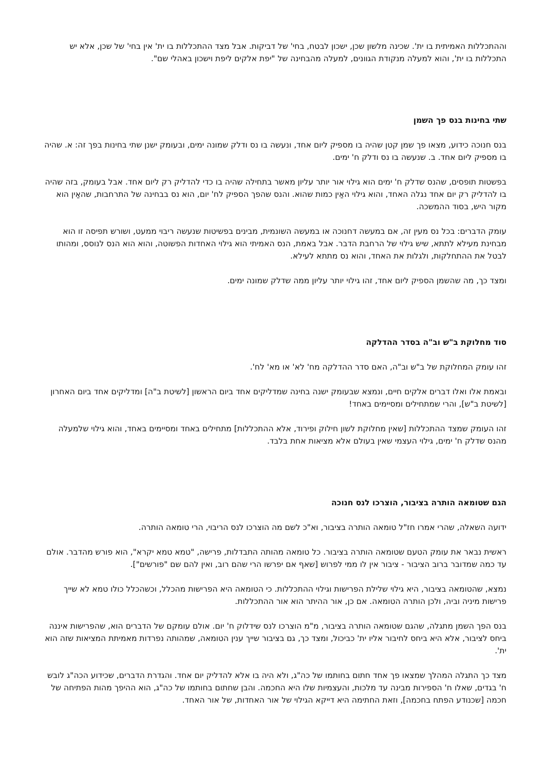וההתכללות האמיתית בו ית'. שכינה מלשון שכן, ישכון לבטח, בחי' של דביקות. אבל מצד ההתכללות בו ית' אין בחי' של שכן, אלא יש התכללות בו ית', והוא למעלה מנקודת הגוונים, למעלה מהבחינה של "יפת אלקים ליפת וישכון באהלי שם".
שתי בחינות בנס פך השמן
בנס חנוכה כידוע, מצאו פך שמן קטן שהיה בו מספיק ליום אחד, ונעשה בו נס ודלק שמונה ימים, ובעומק ישנן שתי בחינות בפך זה: א. שהיה בו מספיק ליום אחד. ב. שנעשה בו נס ודלק ח' ימים.
בפשטות תופסים, שהנס שדלק ח' ימים הוא גילוי אור יותר עליון מאשר בתחילה שהיה בו כדי להדליק רק ליום אחד. אבל בעומק, בזה שהיה בו להדליק רק יום אחד נגלה האחד, והוא גילוי האַין כמות שהוא. והנס שהפך הספיק לח' יום, הוא נס בבחינה של התרחבות, שהאַין הוא מקור היש, בסוד ההמשכה.
עומק הדברים: בכל נס מעין זה, אם במעשה דחנוכה או במעשה השונמית, מבינים בפשיטות שנעשה ריבוי ממעט, ושורש תפיסה זו הוא מבחינת מעילא לתתא, שיש גילוי של הרחבת הדבר. אבל באמת, הנס האמיתי הוא גילוי האחדות הפשוטה, והוא הוא הנס לנוסס, ומהותו לבטל את ההתחלקות, ולגלות את האחד, והוא נס מתתא לעילא.
ומצד כך, מה שהשמן הספיק ליום אחד, זהו גילוי יותר עליון ממה שדלק שמונה ימים.
סוד מחלוקת ב"ש וב"ה בסדר ההדלקה
זהו עומק המחלוקת של ב"ש וב"ה, האם סדר ההדלקה מח' לא' או מא' לח'.
ובאמת אלו ואלו דברים אלקים חיים, ונמצא שבעומק ישנה בחינה שמדליקים אחד ביום הראשון [לשיטת ב"ה] ומדליקים אחד ביום האחרון [לשיטת ב"ש], והרי שמתחילים ומסיימים באחד!
זהו העומק שמצד ההתכללות [שאין מחלוקת לשון חילוק ופירוד, אלא ההתכללות] מתחילים באחד ומסיימים באחד, והוא גילוי שלמעלה מהנס שדלק ח' ימים, גילוי העצמי שאין בעולם אלא מציאות אחת בלבד.
הגם שטומאה הותרה בציבור, הוצרכו לנס חנוכה
ידועה השאלה, שהרי אמרו חז"ל טומאה הותרה בציבור, וא"כ לשם מה הוצרכו לנס הריבוי, הרי טומאה הותרה.
ראשית נבאר את עומק הטעם שטומאה הותרה בציבור. כל טומאה מהותה התבדלות, פרישה, "טמא טמא יקרא", הוא פורש מהדבר. אולם עד כמה שמדובר ברוב הציבור - ציבור אין לו ממי לפרוש [שאף אם יפרשו הרי שהם רוב, ואין להם שם "פורשים"].
נמצא, שהטומאה בציבור, היא גילוי שלילת הפרישות וגילוי ההתכללות. כי הטומאה היא הפרישות מהכלל, וכשהכלל כולו טמא לא שייך פרישות מיניה וביה, ולכן הותרה הטומאה. אם כן, אור ההיתר הוא אור ההתכללות.
בנס הפך השמן מתגלה, שהגם שטומאה הותרה בציבור, מ"מ הוצרכו לנס שידלוק ח' יום. אולם עומקם של הדברים הוא, שהפרישות איננה ביחס לציבור, אלא היא ביחס לחיבור אליו ית' כביכול, ומצד כך, גם בציבור שייך ענין הטומאה, שמהותה נפרדות מאמיתת המציאות שזה הוא ית'.
מצד כך התגלה המהלך שמצאו פך אחד חתום בחותמו של כה"ג, ולא היה בו אלא להדליק יום אחד. והגדרת הדברים, שכידוע הכה"ג לובש ח' בגדים, שאלו ח' הספירות מבינה עד מלכות, והעצמיות שלו היא החכמה. והבן שחתום בחותמו של כה"ג, הוא ההיפך מהות הפתיחה של חכמה [שכנודע הפתח בחכמה], וזאת החתימה היא דייקא הגילוי של אור האחדות, של אור האחד.